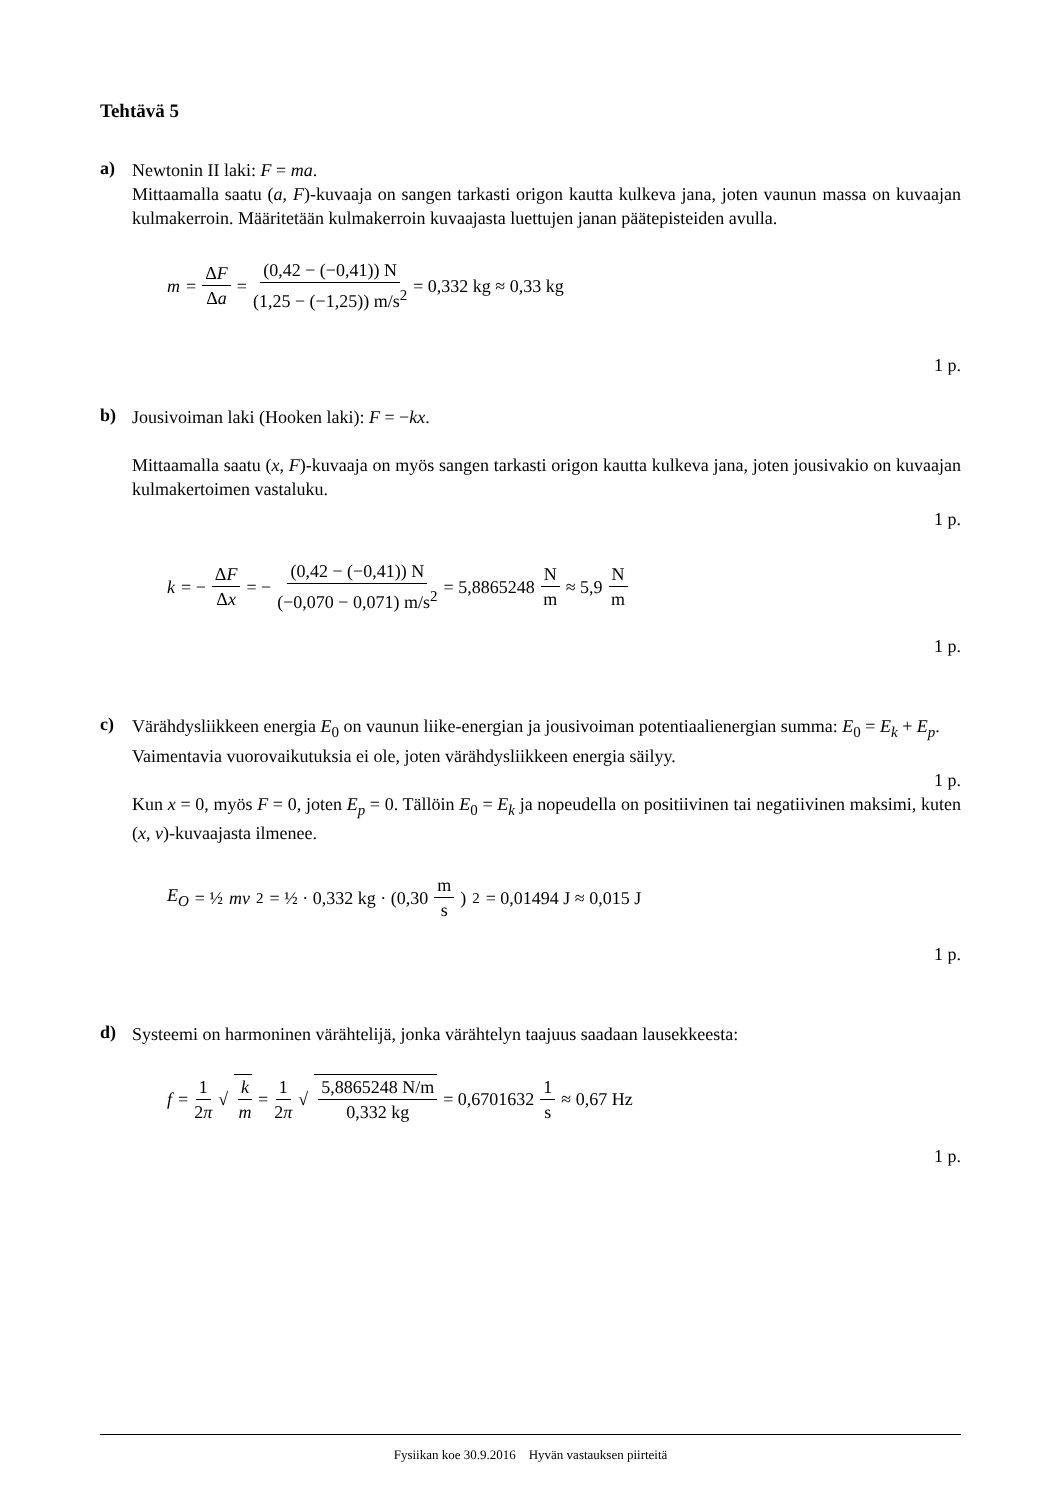Tehtävä 5
a)
Newtonin II laki: F = ma.
Mittaamalla saatu (a, F)-kuvaaja on sangen tarkasti origon kautta kulkeva jana, joten vaunun massa on kuvaajan kulmakerroin. Määritetään kulmakerroin kuvaajasta luettujen janan päätepisteiden avulla.
m = ΔF Δa = (0,42 − (−0,41)) N (1,25 − (−1,25)) m/s<sup>2</sup> = 0,332 kg ≈ 0,33 kg
1 p.
b)
Jousivoiman laki (Hooken laki): F = −kx.
Mittaamalla saatu (x, F)-kuvaaja on myös sangen tarkasti origon kautta kulkeva jana, joten jousivakio on kuvaajan kulmakertoimen vastaluku.
1 p.
k = − ΔF Δx = − (0,42 − (−0,41)) N (−0,070 − 0,071) m/s<sup>2</sup> = 5,8865248 N m ≈ 5,9 N m
1 p.
c)
Värähdysliikkeen energia E<sub>0</sub> on vaunun liike-energian ja jousivoiman potentiaalienergian summa: E<sub>0</sub> = E<sub>k</sub> + E<sub>p</sub>.
Vaimentavia vuorovaikutuksia ei ole, joten värähdysliikkeen energia säilyy.
1 p.
Kun x = 0, myös F = 0, joten E<sub>p</sub> = 0. Tällöin E<sub>0</sub> = E<sub>k</sub> ja nopeudella on positiivinen tai negatiivinen maksimi, kuten (x, v)-kuvaajasta ilmenee.
E<sub>O</sub> = ½ mv<sup>2</sup> = ½ · 0,332 kg · (0,30 m s)<sup>2</sup> = 0,01494 J ≈ 0,015 J
1 p.
d)
Systeemi on harmoninen värähtelijä, jonka värähtelyn taajuus saadaan lausekkeesta:
f = 1 2π √ k m = 1 2π √ 5,8865248 N/m 0,332 kg = 0,6701632 1 s ≈ 0,67 Hz
1 p.
Fysiikan koe 30.9.2016 Hyvän vastauksen piirteitä